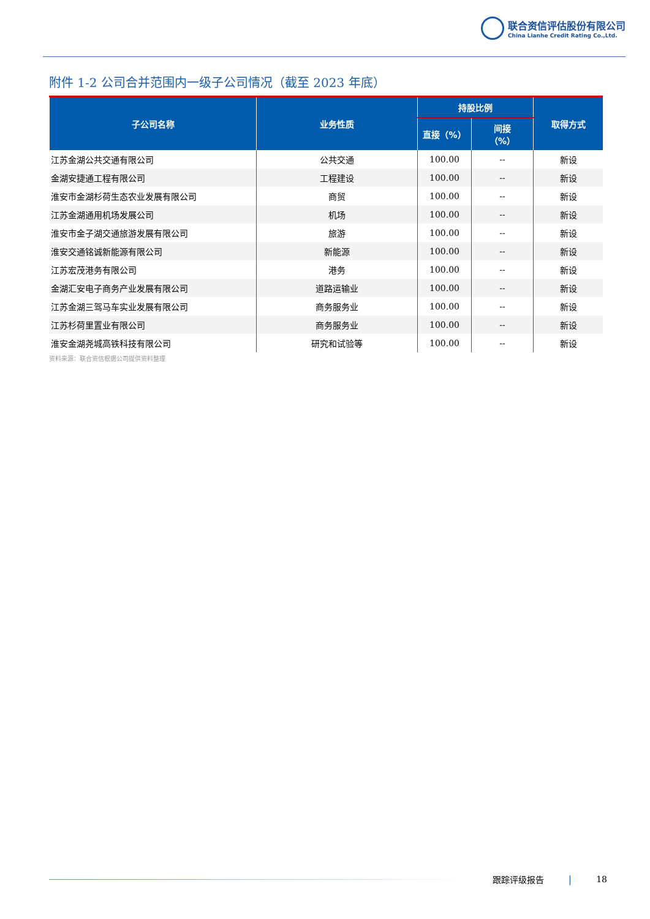联合资信评估股份有限公司
China Lianhe Credit Rating Co.,Ltd.
附件 1-2 公司合并范围内一级子公司情况（截至 2023 年底）
| 子公司名称 | 业务性质 | 持股比例 | | 取得方式 |
| --- | --- | --- | --- | --- |
| | | 直接（%） | 间接 （%） | |
| 江苏金湖公共交通有限公司 | 公共交通 | 100.00 | -- | 新设 |
| 金湖安捷通工程有限公司 | 工程建设 | 100.00 | -- | 新设 |
| 淮安市金湖杉荷生态农业发展有限公司 | 商贸 | 100.00 | -- | 新设 |
| 江苏金湖通用机场发展公司 | 机场 | 100.00 | -- | 新设 |
| 淮安市金子湖交通旅游发展有限公司 | 旅游 | 100.00 | -- | 新设 |
| 淮安交通铭诚新能源有限公司 | 新能源 | 100.00 | -- | 新设 |
| 江苏宏茂港务有限公司 | 港务 | 100.00 | -- | 新设 |
| 金湖汇安电子商务产业发展有限公司 | 道路运输业 | 100.00 | -- | 新设 |
| 江苏金湖三驾马车实业发展有限公司 | 商务服务业 | 100.00 | -- | 新设 |
| 江苏杉荷里置业有限公司 | 商务服务业 | 100.00 | -- | 新设 |
| 淮安金湖尧城高铁科技有限公司 | 研究和试验等 | 100.00 | -- | 新设 |
资料来源：联合资信根据公司提供资料整理
跟踪评级报告 | 18